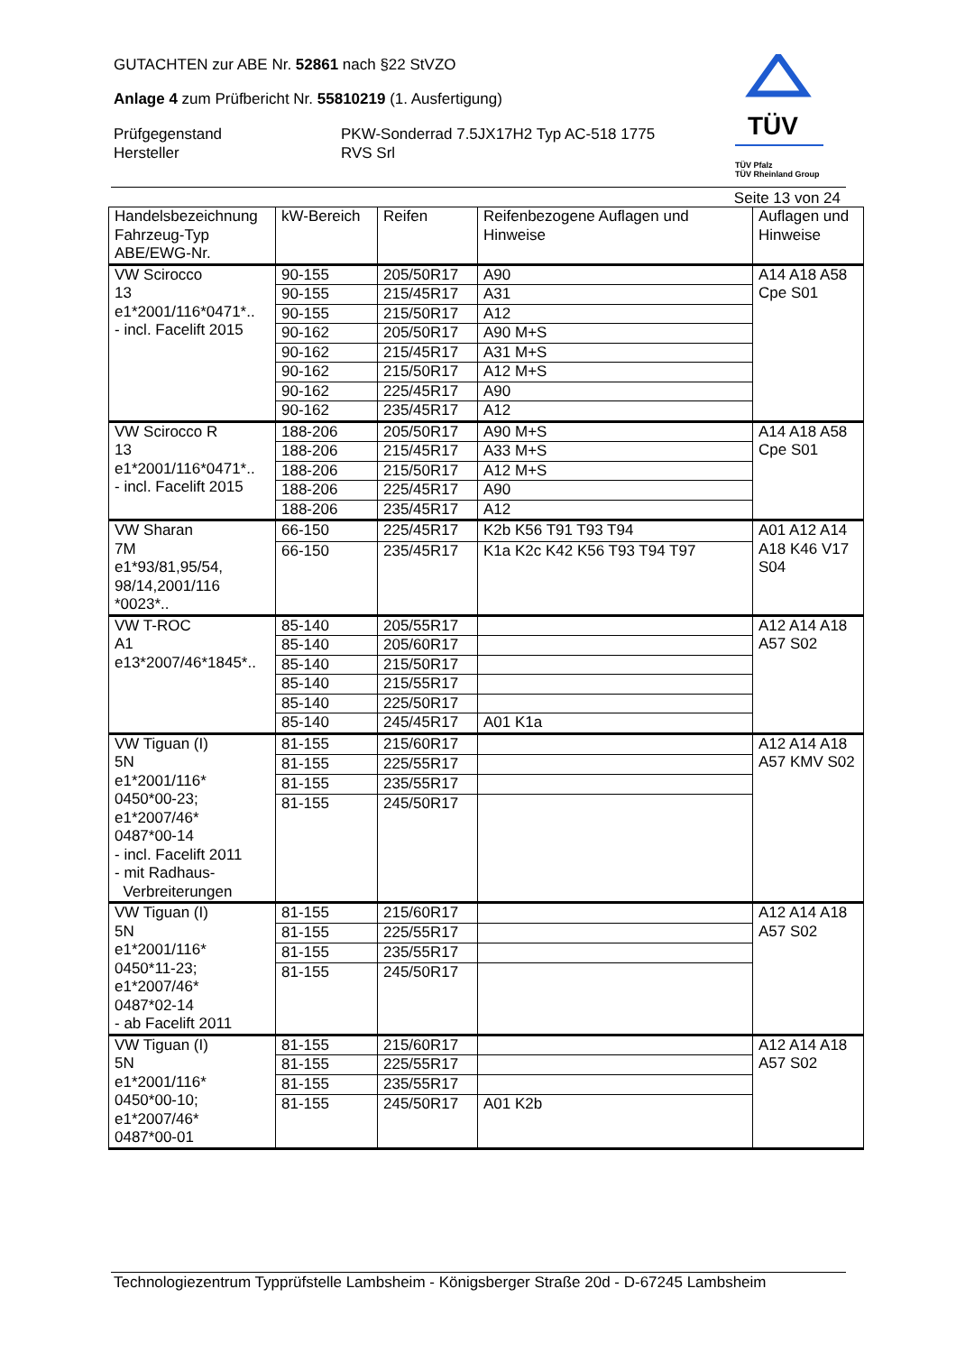GUTACHTEN zur ABE Nr. 52861 nach §22 StVZO
Anlage 4 zum Prüfbericht Nr. 55810219 (1. Ausfertigung)
Prüfgegenstand PKW-Sonderrad 7.5JX17H2 Typ AC-518 1775
Hersteller RVS Srl
TÜV
TÜV Pfalz
TÜV Rheinland Group
Seite 13 von 24
| Handelsbezeichnung Fahrzeug-Typ ABE/EWG-Nr. | kW-Bereich | Reifen | Reifenbezogene Auflagen und Hinweise | Auflagen und Hinweise |
| --- | --- | --- | --- | --- |
| VW Scirocco 13 e1*2001/116*0471*.. - incl. Facelift 2015 | 90-155 | 205/50R17 | A90 | A14 A18 A58 Cpe S01 |
| | 90-155 | 215/45R17 | A31 | |
| | 90-155 | 215/50R17 | A12 | |
| | 90-162 | 205/50R17 | A90 M+S | |
| | 90-162 | 215/45R17 | A31 M+S | |
| | 90-162 | 215/50R17 | A12 M+S | |
| | 90-162 | 225/45R17 | A90 | |
| | 90-162 | 235/45R17 | A12 | |
| VW Scirocco R 13 e1*2001/116*0471*.. - incl. Facelift 2015 | 188-206 | 205/50R17 | A90 M+S | A14 A18 A58 Cpe S01 |
| | 188-206 | 215/45R17 | A33 M+S | |
| | 188-206 | 215/50R17 | A12 M+S | |
| | 188-206 | 225/45R17 | A90 | |
| | 188-206 | 235/45R17 | A12 | |
| VW Sharan 7M e1*93/81,95/54, 98/14,2001/116 *0023*.. | 66-150 | 225/45R17 | K2b K56 T91 T93 T94 | A01 A12 A14 A18 K46 V17 S04 |
| | 66-150 | 235/45R17 | K1a K2c K42 K56 T93 T94 T97 | |
| VW T-ROC A1 e13*2007/46*1845*.. | 85-140 | 205/55R17 | | A12 A14 A18 A57 S02 |
| | 85-140 | 205/60R17 | | |
| | 85-140 | 215/50R17 | | |
| | 85-140 | 215/55R17 | | |
| | 85-140 | 225/50R17 | | |
| | 85-140 | 245/45R17 | A01 K1a | |
| VW Tiguan (I) 5N e1*2001/116* 0450*00-23; e1*2007/46* 0487*00-14 - incl. Facelift 2011 - mit Radhaus- Verbreiterungen | 81-155 | 215/60R17 | | A12 A14 A18 A57 KMV S02 |
| | 81-155 | 225/55R17 | | |
| | 81-155 | 235/55R17 | | |
| | 81-155 | 245/50R17 | | |
| VW Tiguan (I) 5N e1*2001/116* 0450*11-23; e1*2007/46* 0487*02-14 - ab Facelift 2011 | 81-155 | 215/60R17 | | A12 A14 A18 A57 S02 |
| | 81-155 | 225/55R17 | | |
| | 81-155 | 235/55R17 | | |
| | 81-155 | 245/50R17 | | |
| VW Tiguan (I) 5N e1*2001/116* 0450*00-10; e1*2007/46* 0487*00-01 | 81-155 | 215/60R17 | | A12 A14 A18 A57 S02 |
| | 81-155 | 225/55R17 | | |
| | 81-155 | 235/55R17 | | |
| | 81-155 | 245/50R17 | A01 K2b | |
Technologiezentrum Typprüfstelle Lambsheim - Königsberger Straße 20d - D-67245 Lambsheim